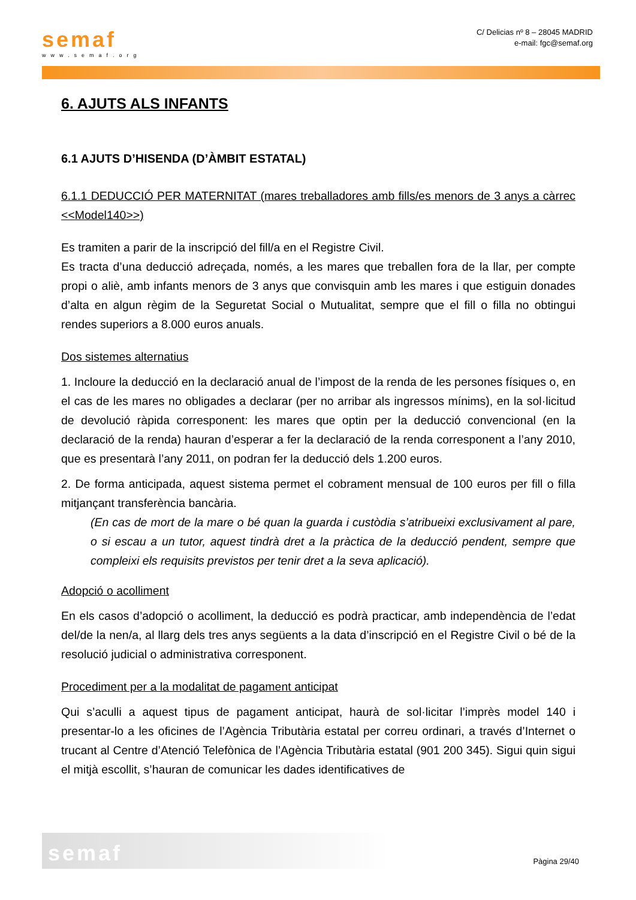semaf
www.semaf.org
C/ Delicias nº 8 – 28045 MADRID
e-mail: fgc@semaf.org
6. AJUTS ALS INFANTS
6.1 AJUTS D’HISENDA (D’ÀMBIT ESTATAL)
6.1.1 DEDUCCIÓ PER MATERNITAT (mares treballadores amb fills/es menors de 3 anys a càrrec <<Model140>>)
Es tramiten a parir de la inscripció del fill/a en el Registre Civil.
Es tracta d’una deducció adreçada, només, a les mares que treballen fora de la llar, per compte propi o aliè, amb infants menors de 3 anys que convisquin amb les mares i que estiguin donades d’alta en algun règim de la Seguretat Social o Mutualitat, sempre que el fill o filla no obtingui rendes superiors a 8.000 euros anuals.
Dos sistemes alternatius
1. Incloure la deducció en la declaració anual de l’impost de la renda de les persones físiques o, en el cas de les mares no obligades a declarar (per no arribar als ingressos mínims), en la sol·licitud de devolució ràpida corresponent: les mares que optin per la deducció convencional (en la declaració de la renda) hauran d’esperar a fer la declaració de la renda corresponent a l’any 2010, que es presentarà l’any 2011, on podran fer la deducció dels 1.200 euros.
2. De forma anticipada, aquest sistema permet el cobrament mensual de 100 euros per fill o filla mitjançant transferència bancària.
(En cas de mort de la mare o bé quan la guarda i custòdia s’atribueixi exclusivament al pare, o si escau a un tutor, aquest tindrà dret a la pràctica de la deducció pendent, sempre que compleixi els requisits previstos per tenir dret a la seva aplicació).
Adopció o acolliment
En els casos d’adopció o acolliment, la deducció es podrà practicar, amb independència de l’edat del/de la nen/a, al llarg dels tres anys següents a la data d’inscripció en el Registre Civil o bé de la resolució judicial o administrativa corresponent.
Procediment per a la modalitat de pagament anticipat
Qui s’aculli a aquest tipus de pagament anticipat, haurà de sol·licitar l’imprès model 140 i presentar-lo a les oficines de l’Agència Tributària estatal per correu ordinari, a través d’Internet o trucant al Centre d’Atenció Telefònica de l’Agència Tributària estatal (901 200 345). Sigui quin sigui el mitjà escollit, s’hauran de comunicar les dades identificatives de
semaf
Pàgina 29/40